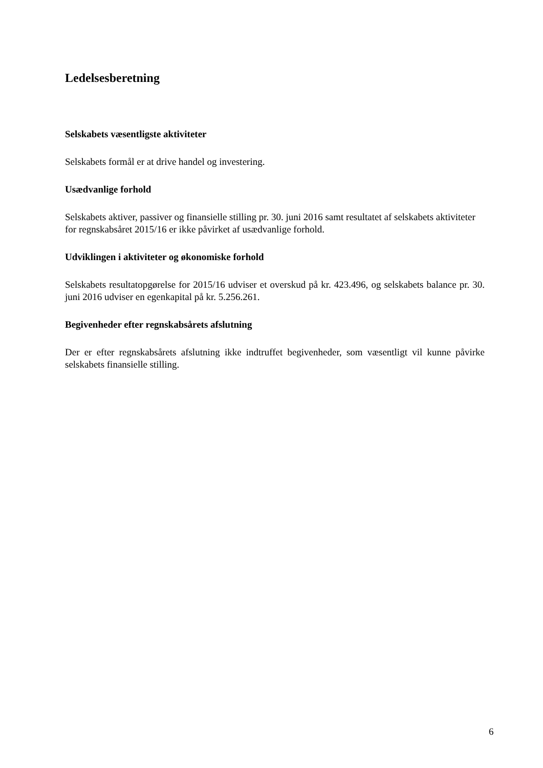Ledelsesberetning
Selskabets væsentligste aktiviteter
Selskabets formål er at drive handel og investering.
Usædvanlige forhold
Selskabets aktiver, passiver og finansielle stilling pr. 30. juni 2016 samt resultatet af selskabets aktiviteter for regnskabsåret 2015/16 er ikke påvirket af usædvanlige forhold.
Udviklingen i aktiviteter og økonomiske forhold
Selskabets resultatopgørelse for 2015/16 udviser et overskud på kr. 423.496, og selskabets balance pr. 30. juni 2016 udviser en egenkapital på kr. 5.256.261.
Begivenheder efter regnskabsårets afslutning
Der er efter regnskabsårets afslutning ikke indtruffet begivenheder, som væsentligt vil kunne påvirke selskabets finansielle stilling.
6